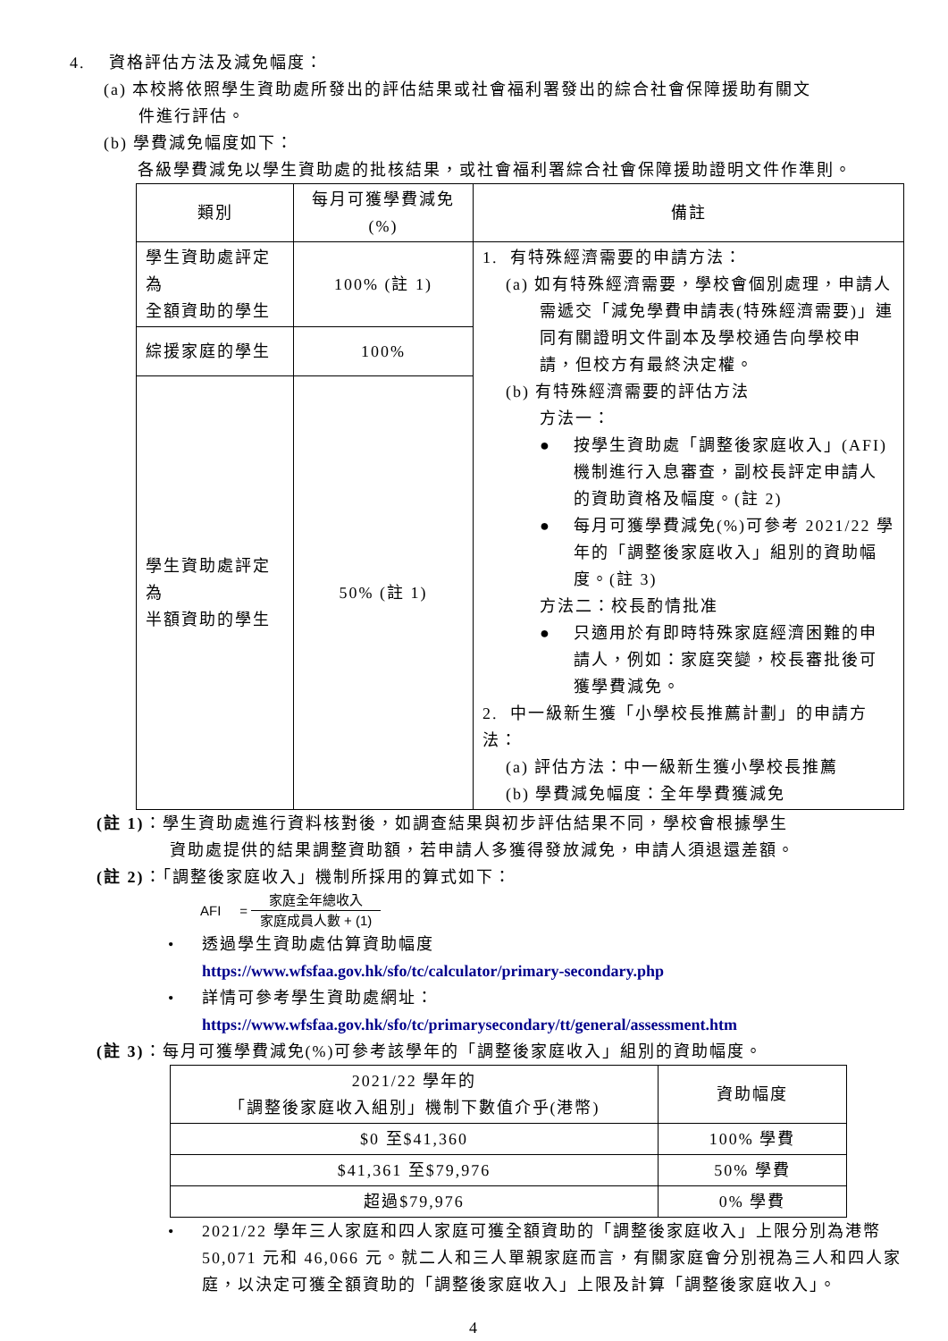4. 資格評估方法及減免幅度：
(a) 本校將依照學生資助處所發出的評估結果或社會福利署發出的綜合社會保障援助有關文
件進行評估。
(b) 學費減免幅度如下：
各級學費減免以學生資助處的批核結果，或社會福利署綜合社會保障援助證明文件作準則。
| 類別 | 每月可獲學費減免 (%) | 備註 |
| --- | --- | --- |
| 學生資助處評定為 全額資助的學生 | 100% (註 1) | 1. 有特殊經濟需要的申請方法： (a) 如有特殊經濟需要，學校會個別處理，申請人 需遞交「減免學費申請表(特殊經濟需要)」連同有關證明文件副本及學校通告向學校申請，但校方有最終決定權。 (b) 有特殊經濟需要的評估方法 方法一： ● 按學生資助處「調整後家庭收入」(AFI)機制進行入息審查，副校長評定申請人的資助資格及幅度。(註 2) ● 每月可獲學費減免(%)可參考 2021/22 學年的「調整後家庭收入」組別的資助幅度。(註 3) 方法二：校長酌情批准 ● 只適用於有即時特殊家庭經濟困難的申請人，例如：家庭突變，校長審批後可獲學費減免。 2. 中一級新生獲「小學校長推薦計劃」的申請方法： (a) 評估方法：中一級新生獲小學校長推薦 (b) 學費減免幅度：全年學費獲減免 |
| 綜援家庭的學生 | 100% | |
| 學生資助處評定為 半額資助的學生 | 50% (註 1) | |
(註 1)：學生資助處進行資料核對後，如調查結果與初步評估結果不同，學校會根據學生
資助處提供的結果調整資助額，若申請人多獲得發放減免，申請人須退還差額。
(註 2)：「調整後家庭收入」機制所採用的算式如下：
AFI = 家庭全年總收入
家庭成員人數 + (1)
• 透過學生資助處估算資助幅度
https://www.wfsfaa.gov.hk/sfo/tc/calculator/primary-secondary.php
• 詳情可參考學生資助處網址：
https://www.wfsfaa.gov.hk/sfo/tc/primarysecondary/tt/general/assessment.htm
(註 3)：每月可獲學費減免(%)可參考該學年的「調整後家庭收入」組別的資助幅度。
| 2021/22 學年的 「調整後家庭收入組別」機制下數值介乎(港幣) | 資助幅度 |
| --- | --- |
| $0 至$41,360 | 100% 學費 |
| $41,361 至$79,976 | 50% 學費 |
| 超過$79,976 | 0% 學費 |
• 2021/22 學年三人家庭和四人家庭可獲全額資助的「調整後家庭收入」上限分別為港幣 50,071 元和 46,066 元。就二人和三人單親家庭而言，有關家庭會分別視為三人和四人家庭，以決定可獲全額資助的「調整後家庭收入」上限及計算「調整後家庭收入」。
4